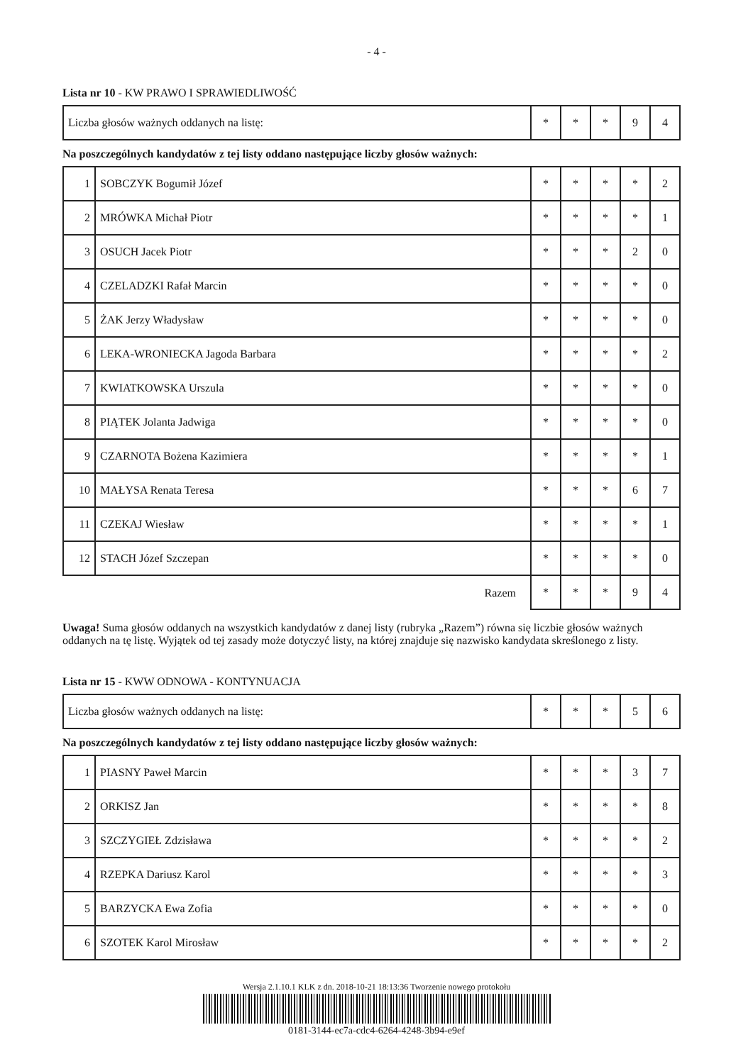- 4 -
Lista nr 10 - KW PRAWO I SPRAWIEDLIWOŚĆ
| Liczba głosów ważnych oddanych na listę: | * | * | * | 9 | 4 |
Na poszczególnych kandydatów z tej listy oddano następujące liczby głosów ważnych:
| 1 | SOBCZYK Bogumił Józef | * | * | * | * | 2 |
| 2 | MRÓWKA Michał Piotr | * | * | * | * | 1 |
| 3 | OSUCH Jacek Piotr | * | * | * | 2 | 0 |
| 4 | CZELADZKI Rafał Marcin | * | * | * | * | 0 |
| 5 | ŻAK Jerzy Władysław | * | * | * | * | 0 |
| 6 | LEKA-WRONIECKA Jagoda Barbara | * | * | * | * | 2 |
| 7 | KWIATKOWSKA Urszula | * | * | * | * | 0 |
| 8 | PIĄTEK Jolanta Jadwiga | * | * | * | * | 0 |
| 9 | CZARNOTA Bożena Kazimiera | * | * | * | * | 1 |
| 10 | MAŁYSA Renata Teresa | * | * | * | 6 | 7 |
| 11 | CZEKAJ Wiesław | * | * | * | * | 1 |
| 12 | STACH Józef Szczepan | * | * | * | * | 0 |
| Razem | | * | * | * | 9 | 4 |
Uwaga! Suma głosów oddanych na wszystkich kandydatów z danej listy (rubryka „Razem”) równa się liczbie głosów ważnych oddanych na tę listę. Wyjątek od tej zasady może dotyczyć listy, na której znajduje się nazwisko kandydata skreślonego z listy.
Lista nr 15 - KWW ODNOWA - KONTYNUACJA
| Liczba głosów ważnych oddanych na listę: | * | * | * | 5 | 6 |
Na poszczególnych kandydatów z tej listy oddano następujące liczby głosów ważnych:
| 1 | PIASNY Paweł Marcin | * | * | * | 3 | 7 |
| 2 | ORKISZ Jan | * | * | * | * | 8 |
| 3 | SZCZYGIEŁ Zdzisława | * | * | * | * | 2 |
| 4 | RZEPKA Dariusz Karol | * | * | * | * | 3 |
| 5 | BARZYCKA Ewa Zofia | * | * | * | * | 0 |
| 6 | SZOTEK Karol Mirosław | * | * | * | * | 2 |
Wersja 2.1.10.1 KLK z dn. 2018-10-21 18:13:36 Tworzenie nowego protokołu
0181-3144-ec7a-cdc4-6264-4248-3b94-e9ef